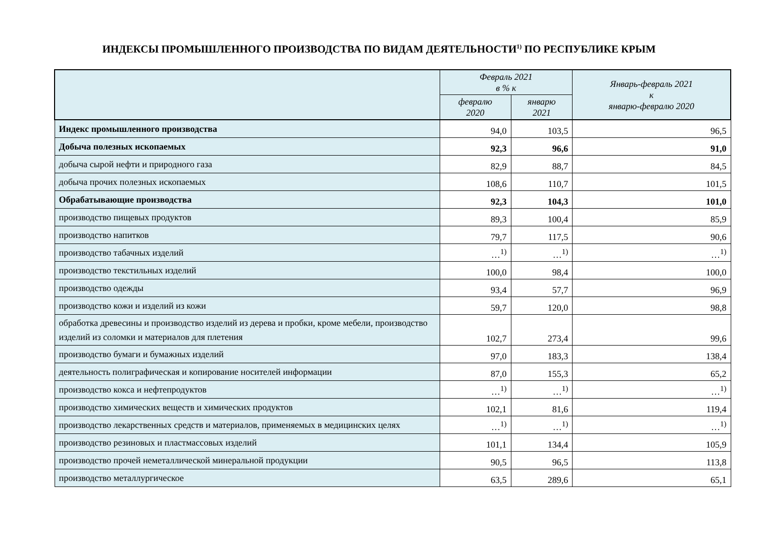ИНДЕКСЫ ПРОМЫШЛЕННОГО ПРОИЗВОДСТВА ПО ВИДАМ ДЕЯТЕЛЬНОСТИ<sup>1)</sup> ПО РЕСПУБЛИКЕ КРЫМ
| | Февраль 2021 в % к | | Январь-февраль 2021 к январю-февралю 2020 |
| --- | --- | --- | --- |
| | февралю 2020 | январю 2021 | |
| Индекс промышленного производства | 94,0 | 103,5 | 96,5 |
| Добыча полезных ископаемых | 92,3 | 96,6 | 91,0 |
| добыча сырой нефти и природного газа | 82,9 | 88,7 | 84,5 |
| добыча прочих полезных ископаемых | 108,6 | 110,7 | 101,5 |
| Обрабатывающие производства | 92,3 | 104,3 | 101,0 |
| производство пищевых продуктов | 89,3 | 100,4 | 85,9 |
| производство напитков | 79,7 | 117,5 | 90,6 |
| производство табачных изделий | …<sup>1)</sup> | …<sup>1)</sup> | …<sup>1)</sup> |
| производство текстильных изделий | 100,0 | 98,4 | 100,0 |
| производство одежды | 93,4 | 57,7 | 96,9 |
| производство кожи и изделий из кожи | 59,7 | 120,0 | 98,8 |
| обработка древесины и производство изделий из дерева и пробки, кроме мебели, производство изделий из соломки и материалов для плетения | 102,7 | 273,4 | 99,6 |
| производство бумаги и бумажных изделий | 97,0 | 183,3 | 138,4 |
| деятельность полиграфическая и копирование носителей информации | 87,0 | 155,3 | 65,2 |
| производство кокса и нефтепродуктов | …<sup>1)</sup> | …<sup>1)</sup> | …<sup>1)</sup> |
| производство химических веществ и химических продуктов | 102,1 | 81,6 | 119,4 |
| производство лекарственных средств и материалов, применяемых в медицинских целях | …<sup>1)</sup> | …<sup>1)</sup> | …<sup>1)</sup> |
| производство резиновых и пластмассовых изделий | 101,1 | 134,4 | 105,9 |
| производство прочей неметаллической минеральной продукции | 90,5 | 96,5 | 113,8 |
| производство металлургическое | 63,5 | 289,6 | 65,1 |